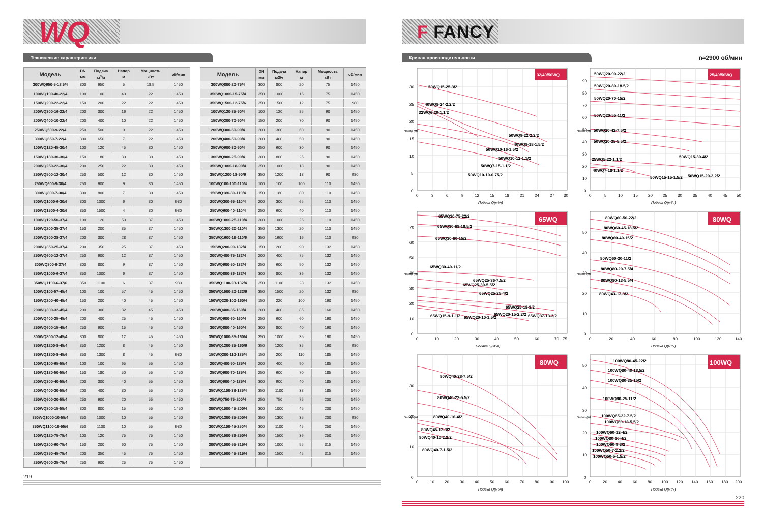WQ
Технические характеристики
| Модель | DN | Подача | Напор | Мощность | об/мин |
| --- | --- | --- | --- | --- | --- |
| | мм | м<sup>3</sup>/ч | м | кВт | |
| 300WQ650-5-18.5/4 | 300 | 650 | 5 | 18.5 | 1450 |
| 100WQ100-40-22/4 | 100 | 100 | 40 | 22 | 1450 |
| 150WQ200-22-22/4 | 150 | 200 | 22 | 22 | 1450 |
| 200WQ300-16-22/4 | 200 | 300 | 16 | 22 | 1450 |
| 200WQ400-10-22/4 | 200 | 400 | 10 | 22 | 1450 |
| 250WQ500-9-22/4 | 250 | 500 | 9 | 22 | 1450 |
| 300WQ650-7-22/4 | 300 | 650 | 7 | 22 | 1450 |
| 100WQ120-45-30/4 | 100 | 120 | 45 | 30 | 1450 |
| 150WQ180-30-30/4 | 150 | 180 | 30 | 30 | 1450 |
| 200WQ250-22-30/4 | 200 | 250 | 22 | 30 | 1450 |
| 250WQ500-12-30/4 | 250 | 500 | 12 | 30 | 1450 |
| 250WQ600-9-30/4 | 250 | 600 | 9 | 30 | 1450 |
| 300WQ800-7-30/4 | 300 | 800 | 7 | 30 | 1450 |
| 300WQ1000-6-30/6 | 300 | 1000 | 6 | 30 | 980 |
| 350WQ1500-4-30/6 | 350 | 1500 | 4 | 30 | 980 |
| 100WQ120-50-37/4 | 100 | 120 | 50 | 37 | 1450 |
| 150WQ200-35-37/4 | 150 | 200 | 35 | 37 | 1450 |
| 200WQ300-28-37/4 | 200 | 300 | 28 | 37 | 1450 |
| 200WQ350-25-37/4 | 200 | 350 | 25 | 37 | 1450 |
| 250WQ600-12-37/4 | 250 | 600 | 12 | 37 | 1450 |
| 300WQ800-9-37/4 | 300 | 800 | 9 | 37 | 1450 |
| 350WQ1000-6-37/4 | 350 | 1000 | 6 | 37 | 1450 |
| 350WQ1100-6-37/6 | 350 | 1100 | 6 | 37 | 980 |
| 100WQ100-57-45/4 | 100 | 100 | 57 | 45 | 1450 |
| 150WQ200-40-45/4 | 150 | 200 | 40 | 45 | 1450 |
| 200WQ300-32-45/4 | 200 | 300 | 32 | 45 | 1450 |
| 200WQ400-25-45/4 | 200 | 400 | 25 | 45 | 1450 |
| 250WQ600-15-45/4 | 250 | 600 | 15 | 45 | 1450 |
| 300WQ800-12-45/4 | 300 | 800 | 12 | 45 | 1450 |
| 350WQ1200-8-45/4 | 350 | 1200 | 8 | 45 | 1450 |
| 350WQ1300-8-45/6 | 350 | 1300 | 8 | 45 | 980 |
| 100WQ100-65-55/4 | 100 | 100 | 65 | 55 | 1450 |
| 150WQ180-50-55/4 | 150 | 180 | 50 | 55 | 1450 |
| 200WQ300-40-55/4 | 200 | 300 | 40 | 55 | 1450 |
| 200WQ400-30-55/4 | 200 | 400 | 30 | 55 | 1450 |
| 250WQ600-20-55/4 | 250 | 600 | 20 | 55 | 1450 |
| 300WQ800-15-55/4 | 300 | 800 | 15 | 55 | 1450 |
| 350WQ1000-10-55/4 | 350 | 1000 | 10 | 55 | 1450 |
| 350WQ1100-10-55/6 | 350 | 1100 | 10 | 55 | 980 |
| 100WQ120-75-75/4 | 100 | 120 | 75 | 75 | 1450 |
| 150WQ200-60-75/4 | 150 | 200 | 60 | 75 | 1450 |
| 200WQ350-45-75/4 | 200 | 350 | 45 | 75 | 1450 |
| 250WQ600-25-75/4 | 250 | 600 | 25 | 75 | 1450 |
| Модель | DN | Подача | Напор | Мощность | об/мин |
| --- | --- | --- | --- | --- | --- |
| | мм | м3/ч | м | кВт | |
| 300WQ800-20-75/4 | 300 | 800 | 20 | 75 | 1450 |
| 350WQ1000-15-75/4 | 350 | 1000 | 15 | 75 | 1450 |
| 350WQ1500-12-75/6 | 350 | 1500 | 12 | 75 | 980 |
| 100WQ120-85-90/4 | 100 | 120 | 85 | 90 | 1450 |
| 150WQ200-70-90/4 | 150 | 200 | 70 | 90 | 1450 |
| 200WQ300-60-90/4 | 200 | 300 | 60 | 90 | 1450 |
| 200WQ400-50-90/4 | 200 | 400 | 50 | 90 | 1450 |
| 250WQ600-30-90/4 | 250 | 600 | 30 | 90 | 1450 |
| 300WQ800-25-90/4 | 300 | 800 | 25 | 90 | 1450 |
| 350WQ1000-18-90/4 | 350 | 1000 | 18 | 90 | 1450 |
| 350WQ1200-18-90/6 | 350 | 1200 | 18 | 90 | 980 |
| 100WQ100-100-110/4 | 100 | 100 | 100 | 110 | 1450 |
| 150WQ180-80-110/4 | 150 | 180 | 80 | 110 | 1450 |
| 200WQ300-65-110/4 | 200 | 300 | 65 | 110 | 1450 |
| 250WQ600-40-110/4 | 250 | 600 | 40 | 110 | 1450 |
| 300WQ1000-25-110/4 | 300 | 1000 | 25 | 110 | 1450 |
| 350WQ1300-20-110/4 | 350 | 1300 | 20 | 110 | 1450 |
| 350WQ1600-16-110/6 | 350 | 1600 | 16 | 110 | 980 |
| 150WQ200-90-132/4 | 150 | 200 | 90 | 132 | 1450 |
| 200WQ400-75-132/4 | 200 | 400 | 75 | 132 | 1450 |
| 250WQ600-50-132/4 | 250 | 600 | 50 | 132 | 1450 |
| 300WQ800-36-132/4 | 300 | 800 | 36 | 132 | 1450 |
| 350WQ1100-28-132/4 | 350 | 1100 | 28 | 132 | 1450 |
| 350WQ1500-20-132/6 | 350 | 1500 | 20 | 132 | 980 |
| 150WQ220-100-160/4 | 150 | 220 | 100 | 160 | 1450 |
| 200WQ400-85-160/4 | 200 | 400 | 85 | 160 | 1450 |
| 250WQ600-60-160/4 | 250 | 600 | 60 | 160 | 1450 |
| 300WQ800-40-160/4 | 300 | 800 | 40 | 160 | 1450 |
| 350WQ1000-35-160/4 | 350 | 1000 | 35 | 160 | 1450 |
| 350WQ1200-35-160/6 | 350 | 1200 | 35 | 160 | 980 |
| 150WQ200-110-185/4 | 150 | 200 | 110 | 185 | 1450 |
| 200WQ400-90-185/4 | 200 | 400 | 90 | 185 | 1450 |
| 250WQ600-70-185/4 | 250 | 600 | 70 | 185 | 1450 |
| 300WQ900-40-185/4 | 300 | 900 | 40 | 185 | 1450 |
| 350WQ1100-38-185/4 | 350 | 1100 | 38 | 185 | 1450 |
| 250WQ750-75-200/4 | 250 | 750 | 75 | 200 | 1450 |
| 300WQ1000-45-200/4 | 300 | 1000 | 45 | 200 | 1450 |
| 350WQ1300-35-200/4 | 350 | 1300 | 35 | 200 | 980 |
| 300WQ1100-45-250/4 | 300 | 1100 | 45 | 250 | 1450 |
| 350WQ1500-36-250/4 | 350 | 1500 | 36 | 250 | 1450 |
| 300WQ1000-55-315/4 | 300 | 1000 | 55 | 315 | 1450 |
| 350WQ1500-45-315/4 | 350 | 1500 | 45 | 315 | 1450 |
219
F FANCY
Кривая производительности
n≈2900 об/мин
32/40/50WQ
50WQ15-25-3/2
40WQ8-24-2.2/2
32WQ6-20-1.1/2
50WQ9-22-2.2/2
40WQ8-18-1.5/2
50WQ10-16-1.5/2
50WQ10-12-1.1/2
50WQ7-15-1.1/2
50WQ10-10-0.75/2
0
5
10
15
20
25
30
0
3
6
9
12
15
18
21
24
27
30
Подача Q(м³/ч)
Напор (м)
25/40/50WQ
50WQ20-90-22/2
50WQ20-80-18.5/2
50WQ20-70-15/2
50WQ20-55-11/2
50WQ20-42-7.5/2
50WQ20-35-5.5/2
50WQ15-30-4/2
25WQ5-22-1.1/2
50WQ15-20-2.2/2
40WQ7-18-1.1/2
50WQ15-15-1.5/2
0
10
20
30
40
50
60
70
80
90
0
5
10
15
20
25
30
35
40
45
50
Подача Q(м³/ч)
Напор (м)
65WQ
65WQ30-75-22/2
65WQ30-68-18.5/2
65WQ30-60-15/2
65WQ30-40-11/2
65WQ25-36-7.5/2
65WQ25-30-5.5/2
65WQ25-25-4/2
65WQ25-18-3/2
65WQ20-15-2.2/2
65WQ37-13-3/2
65WQ15-9-1.1/2
65WQ20-10-1.5/2
0
10
20
30
40
50
60
70
0
10
20
30
40
50
60
70
75
Подача Q(м³/ч)
Напор (м)
80WQ
80WQ60-50-22/2
80WQ60-45-18.5/2
80WQ60-40-15/2
80WQ60-30-11/2
80WQ80-20-7.5/4
80WQ80-13-5.5/4
80WQ43-13-3/2
0
10
20
30
40
50
0
20
40
60
80
100
120
140
Подача Q(м³/ч)
Напор (м)
80WQ
80WQ40-28-7.5/2
80WQ40-22-5.5/2
80WQ40-16-4/2
80WQ45-12-3/2
80WQ40-10-2.2/2
80WQ40-7-1.5/2
0
10
20
30
0
10
20
30
40
50
60
70
80
90
100
Подача Q(м³/ч)
Напор (м)
100WQ
100WQ80-45-22/2
100WQ80-40-18.5/2
100WQ80-35-15/2
100WQ80-25-11/2
100WQ65-22-7.5/2
100WQ60-18-5.5/2
100WQ60-12-4/2
100WQ80-10-4/2
100WQ60-9-3/2
100WQ50-7-2.2/2
100WQ50-5-1.5/2
0
10
20
30
40
50
0
20
40
60
80
100
120
140
160
180
200
Подача Q(м³/ч)
Напор (м)
220